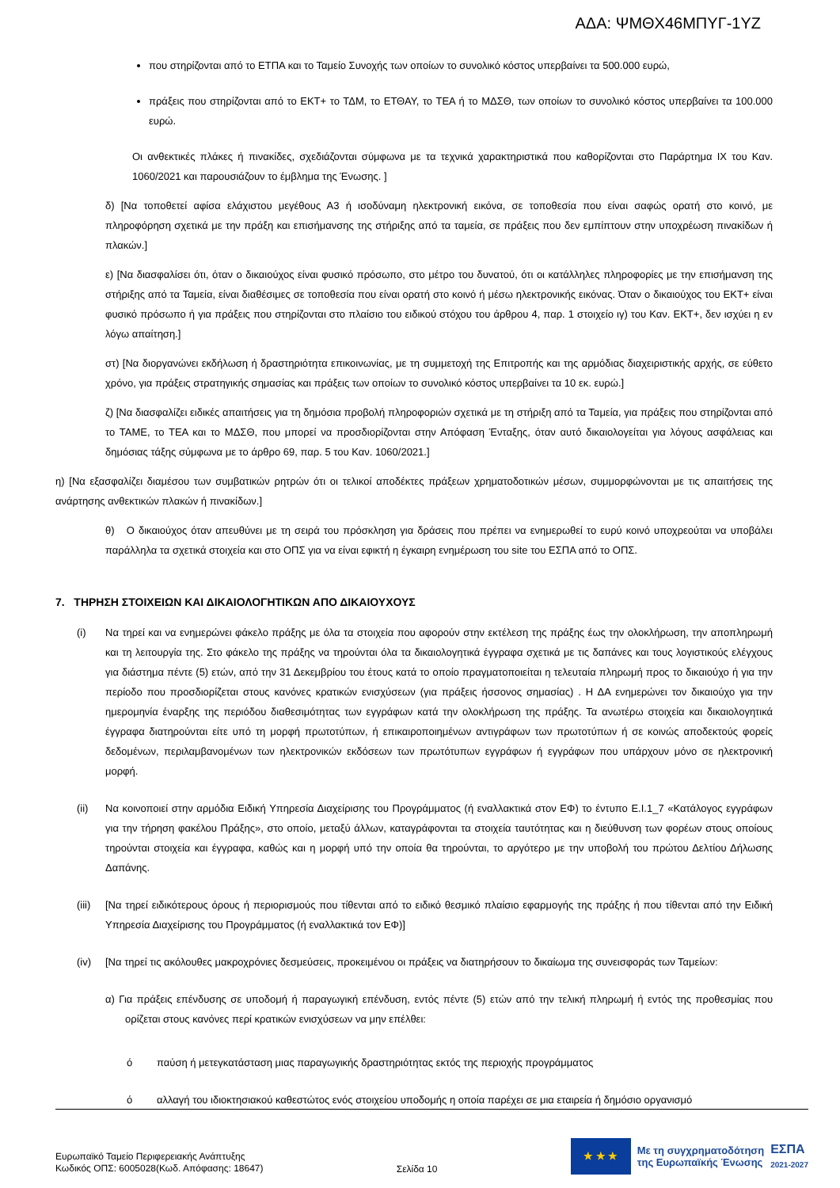ΑΔΑ: ΨΜΘΧ46ΜΠΥΓ-1ΥΖ
που στηρίζονται από το ΕΤΠΑ και το Ταμείο Συνοχής των οποίων το συνολικό κόστος υπερβαίνει τα 500.000 ευρώ,
πράξεις που στηρίζονται από το ΕΚΤ+ το ΤΔΜ, το ΕΤΘΑΥ, το ΤΕΑ ή το ΜΔΣΘ, των οποίων το συνολικό κόστος υπερβαίνει τα 100.000 ευρώ.
Οι ανθεκτικές πλάκες ή πινακίδες, σχεδιάζονται σύμφωνα με τα τεχνικά χαρακτηριστικά που καθορίζονται στο Παράρτημα ΙΧ του Καν. 1060/2021 και παρουσιάζουν το έμβλημα της Ένωσης. ]
δ) [Να τοποθετεί αφίσα ελάχιστου μεγέθους Α3 ή ισοδύναμη ηλεκτρονική εικόνα, σε τοποθεσία που είναι σαφώς ορατή στο κοινό, με πληροφόρηση σχετικά με την πράξη και επισήμανσης της στήριξης από τα ταμεία, σε πράξεις που δεν εμπίπτουν στην υποχρέωση πινακίδων ή πλακών.]
ε) [Να διασφαλίσει ότι, όταν ο δικαιούχος είναι φυσικό πρόσωπο, στο μέτρο του δυνατού, ότι οι κατάλληλες πληροφορίες με την επισήμανση της στήριξης από τα Ταμεία, είναι διαθέσιμες σε τοποθεσία που είναι ορατή στο κοινό ή μέσω ηλεκτρονικής εικόνας. Όταν ο δικαιούχος του ΕΚΤ+ είναι φυσικό πρόσωπο ή για πράξεις που στηρίζονται στο πλαίσιο του ειδικού στόχου του άρθρου 4, παρ. 1 στοιχείο ιγ) του Καν. ΕΚΤ+, δεν ισχύει η εν λόγω απαίτηση.]
στ) [Να διοργανώνει εκδήλωση ή δραστηριότητα επικοινωνίας, με τη συμμετοχή της Επιτροπής και της αρμόδιας διαχειριστικής αρχής, σε εύθετο χρόνο, για πράξεις στρατηγικής σημασίας και πράξεις των οποίων το συνολικό κόστος υπερβαίνει τα 10 εκ. ευρώ.]
ζ) [Να διασφαλίζει ειδικές απαιτήσεις για τη δημόσια προβολή πληροφοριών σχετικά με τη στήριξη από τα Ταμεία, για πράξεις που στηρίζονται από το ΤΑΜΕ, το ΤΕΑ και το ΜΔΣΘ, που μπορεί να προσδιορίζονται στην Απόφαση Ένταξης, όταν αυτό δικαιολογείται για λόγους ασφάλειας και δημόσιας τάξης σύμφωνα με το άρθρο 69, παρ. 5 του Καν. 1060/2021.]
η) [Να εξασφαλίζει διαμέσου των συμβατικών ρητρών ότι οι τελικοί αποδέκτες πράξεων χρηματοδοτικών μέσων, συμμορφώνονται με τις απαιτήσεις της ανάρτησης ανθεκτικών πλακών ή πινακίδων.]
θ) Ο δικαιούχος όταν απευθύνει με τη σειρά του πρόσκληση για δράσεις που πρέπει να ενημερωθεί το ευρύ κοινό υποχρεούται να υποβάλει παράλληλα τα σχετικά στοιχεία και στο ΟΠΣ για να είναι εφικτή η έγκαιρη ενημέρωση του site του ΕΣΠΑ από το ΟΠΣ.
7. ΤΗΡΗΣΗ ΣΤΟΙΧΕΙΩΝ ΚΑΙ ΔΙΚΑΙΟΛΟΓΗΤΙΚΩΝ ΑΠΟ ΔΙΚΑΙΟΥΧΟΥΣ
(i) Να τηρεί και να ενημερώνει φάκελο πράξης με όλα τα στοιχεία που αφορούν στην εκτέλεση της πράξης έως την ολοκλήρωση, την αποπληρωμή και τη λειτουργία της. Στο φάκελο της πράξης να τηρούνται όλα τα δικαιολογητικά έγγραφα σχετικά με τις δαπάνες και τους λογιστικούς ελέγχους για διάστημα πέντε (5) ετών, από την 31 Δεκεμβρίου του έτους κατά το οποίο πραγματοποιείται η τελευταία πληρωμή προς το δικαιούχο ή για την περίοδο που προσδιορίζεται στους κανόνες κρατικών ενισχύσεων (για πράξεις ήσσονος σημασίας) . Η ΔΑ ενημερώνει τον δικαιούχο για την ημερομηνία έναρξης της περιόδου διαθεσιμότητας των εγγράφων κατά την ολοκλήρωση της πράξης. Τα ανωτέρω στοιχεία και δικαιολογητικά έγγραφα διατηρούνται είτε υπό τη μορφή πρωτοτύπων, ή επικαιροποιημένων αντιγράφων των πρωτοτύπων ή σε κοινώς αποδεκτούς φορείς δεδομένων, περιλαμβανομένων των ηλεκτρονικών εκδόσεων των πρωτότυπων εγγράφων ή εγγράφων που υπάρχουν μόνο σε ηλεκτρονική μορφή.
(ii) Να κοινοποιεί στην αρμόδια Ειδική Υπηρεσία Διαχείρισης του Προγράμματος (ή εναλλακτικά στον ΕΦ) το έντυπο Ε.Ι.1_7 «Κατάλογος εγγράφων για την τήρηση φακέλου Πράξης», στο οποίο, μεταξύ άλλων, καταγράφονται τα στοιχεία ταυτότητας και η διεύθυνση των φορέων στους οποίους τηρούνται στοιχεία και έγγραφα, καθώς και η μορφή υπό την οποία θα τηρούνται, το αργότερο με την υποβολή του πρώτου Δελτίου Δήλωσης Δαπάνης.
(iii)
[Να τηρεί ειδικότερους όρους ή περιορισμούς που τίθενται από το ειδικό θεσμικό πλαίσιο εφαρμογής της πράξης ή που τίθενται από την Ειδική Υπηρεσία Διαχείρισης του Προγράμματος (ή εναλλακτικά τον ΕΦ)]
(iv) [Να τηρεί τις ακόλουθες μακροχρόνιες δεσμεύσεις, προκειμένου οι πράξεις να διατηρήσουν το δικαίωμα της συνεισφοράς των Ταμείων:
α) Για πράξεις επένδυσης σε υποδομή ή παραγωγική επένδυση, εντός πέντε (5) ετών από την τελική πληρωμή ή εντός της προθεσμίας που ορίζεται στους κανόνες περί κρατικών ενισχύσεων να μην επέλθει:
ό παύση ή μετεγκατάσταση μιας παραγωγικής δραστηριότητας εκτός της περιοχής προγράμματος
ό αλλαγή του ιδιοκτησιακού καθεστώτος ενός στοιχείου υποδομής η οποία παρέχει σε μια εταιρεία ή δημόσιο οργανισμό
Ευρωπαϊκό Ταμείο Περιφερειακής Ανάπτυξης
Κωδικός ΟΠΣ: 6005028(Κωδ. Απόφασης: 18647)
Σελίδα 10
★ ★ ★
Με τη συγχρηματοδότηση
της Ευρωπαϊκής Ένωσης
ΕΣΠΑ
2021-2027